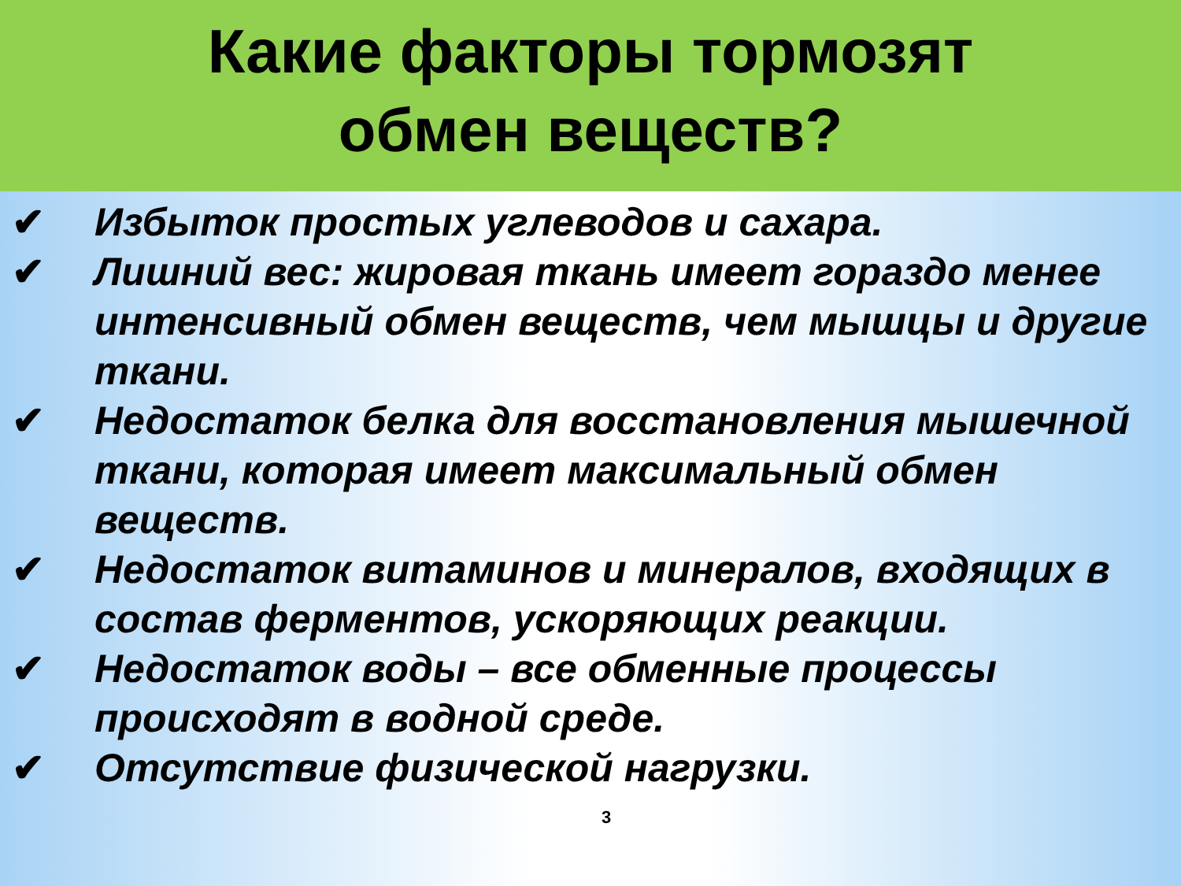Какие факторы тормозят
обмен веществ?
✔ Избыток простых углеводов и сахара.
✔ Лишний вес: жировая ткань имеет гораздо менее интенсивный обмен веществ, чем мышцы и другие ткани.
✔ Недостаток белка для восстановления мышечной ткани, которая имеет максимальный обмен веществ.
✔ Недостаток витаминов и минералов, входящих в состав ферментов, ускоряющих реакции.
✔ Недостаток воды – все обменные процессы происходят в водной среде.
✔ Отсутствие физической нагрузки.
3